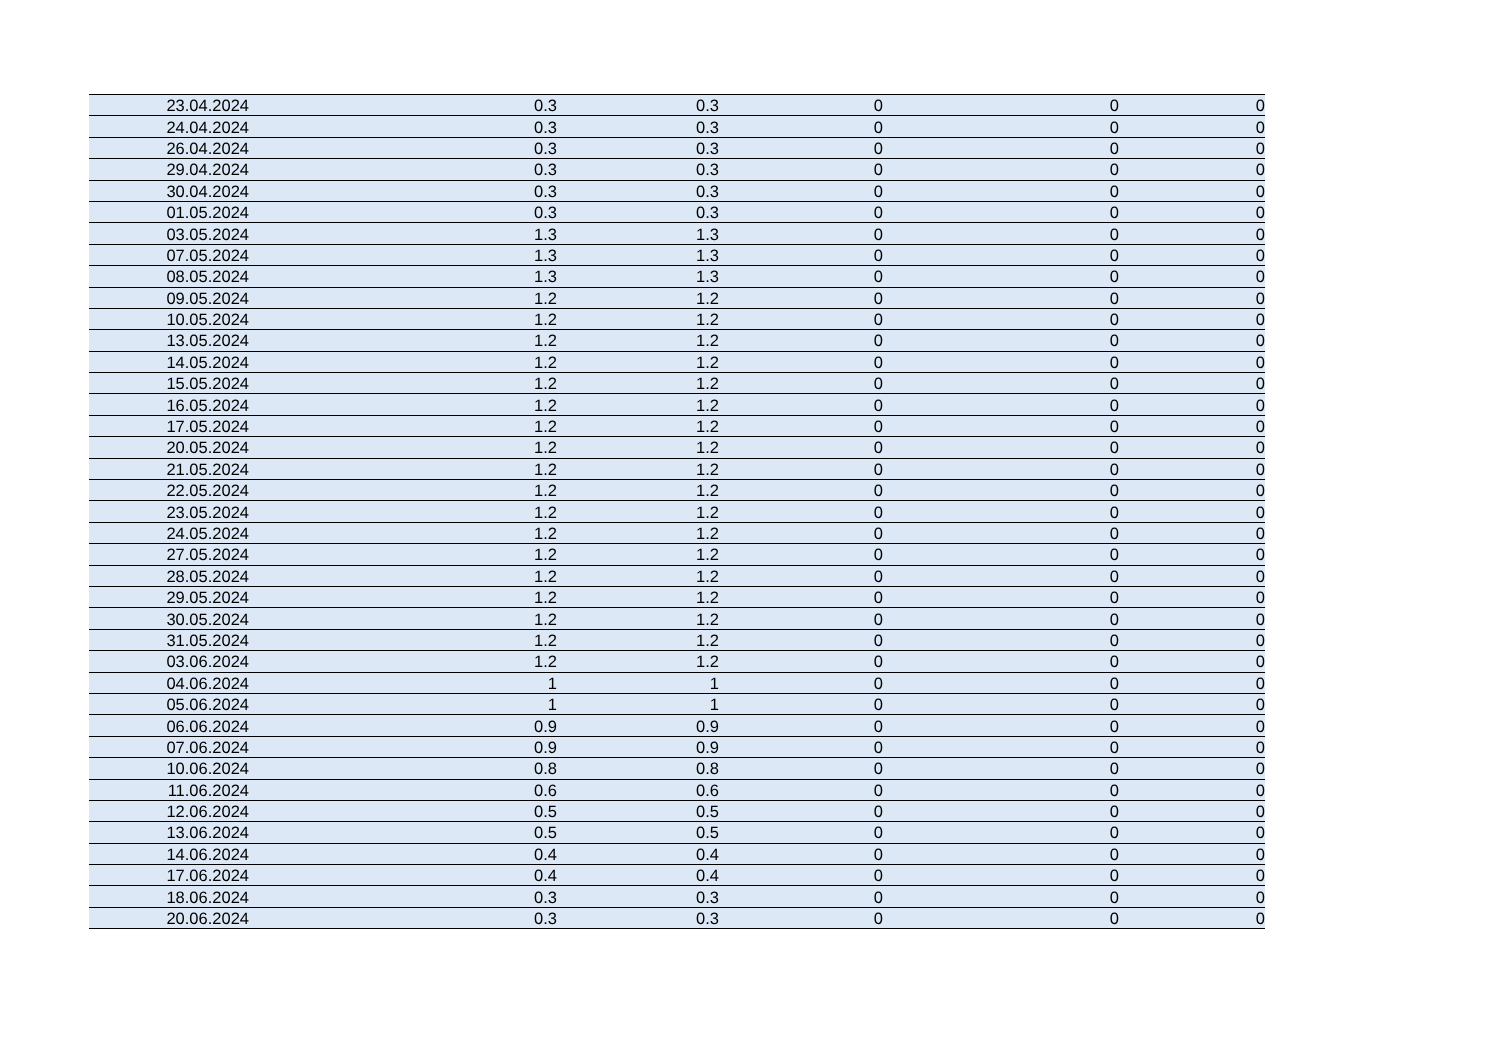| 23.04.2024 | 0.3 | 0.3 | 0 | 0 | 0 |
| 24.04.2024 | 0.3 | 0.3 | 0 | 0 | 0 |
| 26.04.2024 | 0.3 | 0.3 | 0 | 0 | 0 |
| 29.04.2024 | 0.3 | 0.3 | 0 | 0 | 0 |
| 30.04.2024 | 0.3 | 0.3 | 0 | 0 | 0 |
| 01.05.2024 | 0.3 | 0.3 | 0 | 0 | 0 |
| 03.05.2024 | 1.3 | 1.3 | 0 | 0 | 0 |
| 07.05.2024 | 1.3 | 1.3 | 0 | 0 | 0 |
| 08.05.2024 | 1.3 | 1.3 | 0 | 0 | 0 |
| 09.05.2024 | 1.2 | 1.2 | 0 | 0 | 0 |
| 10.05.2024 | 1.2 | 1.2 | 0 | 0 | 0 |
| 13.05.2024 | 1.2 | 1.2 | 0 | 0 | 0 |
| 14.05.2024 | 1.2 | 1.2 | 0 | 0 | 0 |
| 15.05.2024 | 1.2 | 1.2 | 0 | 0 | 0 |
| 16.05.2024 | 1.2 | 1.2 | 0 | 0 | 0 |
| 17.05.2024 | 1.2 | 1.2 | 0 | 0 | 0 |
| 20.05.2024 | 1.2 | 1.2 | 0 | 0 | 0 |
| 21.05.2024 | 1.2 | 1.2 | 0 | 0 | 0 |
| 22.05.2024 | 1.2 | 1.2 | 0 | 0 | 0 |
| 23.05.2024 | 1.2 | 1.2 | 0 | 0 | 0 |
| 24.05.2024 | 1.2 | 1.2 | 0 | 0 | 0 |
| 27.05.2024 | 1.2 | 1.2 | 0 | 0 | 0 |
| 28.05.2024 | 1.2 | 1.2 | 0 | 0 | 0 |
| 29.05.2024 | 1.2 | 1.2 | 0 | 0 | 0 |
| 30.05.2024 | 1.2 | 1.2 | 0 | 0 | 0 |
| 31.05.2024 | 1.2 | 1.2 | 0 | 0 | 0 |
| 03.06.2024 | 1.2 | 1.2 | 0 | 0 | 0 |
| 04.06.2024 | 1 | 1 | 0 | 0 | 0 |
| 05.06.2024 | 1 | 1 | 0 | 0 | 0 |
| 06.06.2024 | 0.9 | 0.9 | 0 | 0 | 0 |
| 07.06.2024 | 0.9 | 0.9 | 0 | 0 | 0 |
| 10.06.2024 | 0.8 | 0.8 | 0 | 0 | 0 |
| 11.06.2024 | 0.6 | 0.6 | 0 | 0 | 0 |
| 12.06.2024 | 0.5 | 0.5 | 0 | 0 | 0 |
| 13.06.2024 | 0.5 | 0.5 | 0 | 0 | 0 |
| 14.06.2024 | 0.4 | 0.4 | 0 | 0 | 0 |
| 17.06.2024 | 0.4 | 0.4 | 0 | 0 | 0 |
| 18.06.2024 | 0.3 | 0.3 | 0 | 0 | 0 |
| 20.06.2024 | 0.3 | 0.3 | 0 | 0 | 0 |